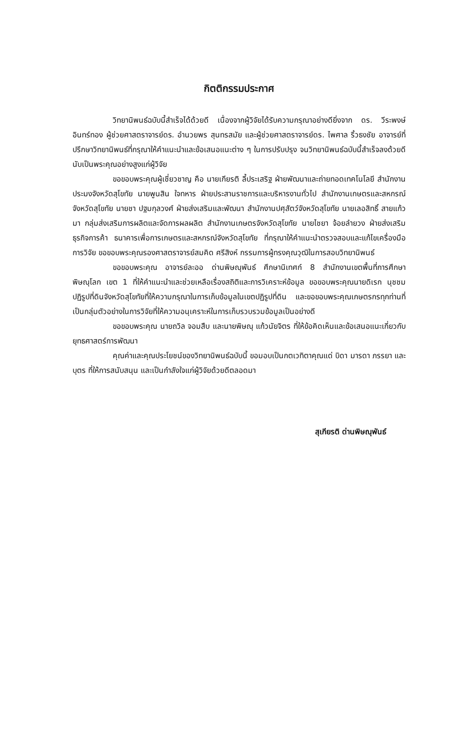กิตติกรรมประกาศ
วิทยานิพนธ์ฉบับนี้สำเร็จได้ด้วยดี เนื่องจากผู้วิจัยได้รับความกรุณาอย่างดียิ่งจาก ดร. วีระพงษ์ อินทร์ทอง ผู้ช่วยศาสตราจารย์ดร. อำนวยพร สุนทรสมัย และผู้ช่วยศาสตราจารย์ดร. ไพศาล ริ้วธงชัย อาจารย์ที่ปรึกษาวิทยานิพนธ์ที่กรุณาให้คำแนะนำและข้อเสนอแนะต่าง ๆ ในการปรับปรุง จนวิทยานิพนธ์ฉบับนี้สำเร็จลงด้วยดี นับเป็นพระคุณอย่างสูงแก่ผู้วิจัย
ขอขอบพระคุณผู้เชี่ยวชาญ คือ นายเกียรติ ลี้ประเสริฐ ฝ่ายพัฒนาและถ่ายทอดเทคโนโลยี สำนักงานประมงจังหวัดสุโขทัย นายพูนสิน ใจทหาร ฝ่ายประสานราชการและบริหารงานทั่วไป สำนักงานเกษตรและสหกรณ์จังหวัดสุโขทัย นายชา ปฐมกุลวงศ์ ฝ่ายส่งเสริมและพัฒนา สำนักงานปศุสัตว์จังหวัดสุโขทัย นายเลอสิทธิ์ สายแก้วมา กลุ่มส่งเสริมการผลิตและจัดการผลผลิต สำนักงานเกษตรจังหวัดสุโขทัย นายไชยา จ้อยลำยวง ฝ่ายส่งเสริมธุรกิจการค้า ธนาคารเพื่อการเกษตรและสหกรณ์จังหวัดสุโขทัย ที่กรุณาให้คำแนะนำตรวจสอบและแก้ไขเครื่องมือการวิจัย ขอขอบพระคุณรองศาสตราจารย์สมคิด ศรีสิงห์ กรรมการผู้ทรงคุณวุฒิในการสอบวิทยานิพนธ์
ขอขอบพระคุณ อาจารย์ละออ ด่านพิษณุพันธ์ ศึกษานิเทศก์ 8 สำนักงานเขตพื้นที่การศึกษาพิษณุโลก เขต 1 ที่ให้คำแนะนำและช่วยเหลือเรื่องสถิติและการวิเคราะห์ข้อมูล ขอขอบพระคุณนายดิเรก นุชชม ปฏิรูปที่ดินจังหวัดสุโขทัยที่ให้ความกรุณาในการเก็บข้อมูลในเขตปฏิรูปที่ดิน และขอขอบพระคุณเกษตรกรทุกท่านที่เป็นกลุ่มตัวอย่างในการวิจัยที่ให้ความอนุเคราะห์ในการเก็บรวบรวมข้อมูลเป็นอย่างดี
ขอขอบพระคุณ นายถวิล จอมสืบ และนายพิษณุ แก้วนัยจิตร ที่ให้ข้อคิดเห็นและข้อเสนอแนะเกี่ยวกับยุทธศาสตร์การพัฒนา
คุณค่าและคุณประโยชน์ของวิทยานิพนธ์ฉบับนี้ ขอมอบเป็นกตเวทิตาคุณแด่ บิดา มารดา ภรรยา และบุตร ที่ให้การสนับสนุน และเป็นกำลังใจแก่ผู้วิจัยด้วยดีตลอดมา
สุเกียรติ ด่านพิษณุพันธ์